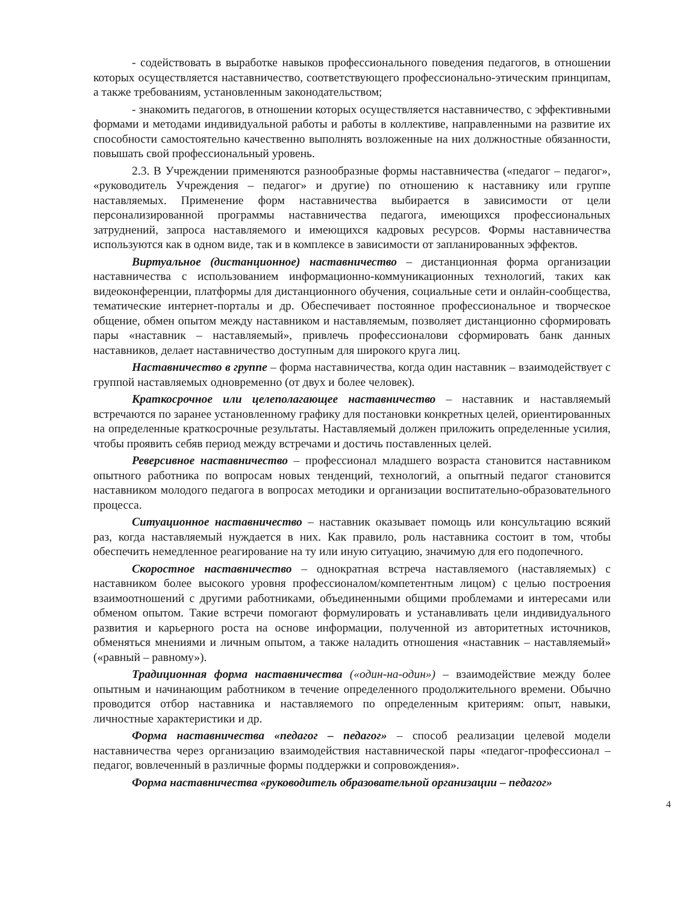- содействовать в выработке навыков профессионального поведения педагогов, в отношении которых осуществляется наставничество, соответствующего профессионально-этическим принципам, а также требованиям, установленным законодательством;
- знакомить педагогов, в отношении которых осуществляется наставничество, с эффективными формами и методами индивидуальной работы и работы в коллективе, направленными на развитие их способности самостоятельно качественно выполнять возложенные на них должностные обязанности, повышать свой профессиональный уровень.
2.3. В Учреждении применяются разнообразные формы наставничества («педагог – педагог», «руководитель Учреждения – педагог» и другие) по отношению к наставнику или группе наставляемых. Применение форм наставничества выбирается в зависимости от цели персонализированной программы наставничества педагога, имеющихся профессиональных затруднений, запроса наставляемого и имеющихся кадровых ресурсов. Формы наставничества используются как в одном виде, так и в комплексе в зависимости от запланированных эффектов.
Виртуальное (дистанционное) наставничество – дистанционная форма организации наставничества с использованием информационно-коммуникационных технологий, таких как видеоконференции, платформы для дистанционного обучения, социальные сети и онлайн-сообщества, тематические интернет-порталы и др. Обеспечивает постоянное профессиональное и творческое общение, обмен опытом между наставником и наставляемым, позволяет дистанционно сформировать пары «наставник – наставляемый», привлечь профессионалови сформировать банк данных наставников, делает наставничество доступным для широкого круга лиц.
Наставничество в группе – форма наставничества, когда один наставник – взаимодействует с группой наставляемых одновременно (от двух и более человек).
Краткосрочное или целеполагающее наставничество – наставник и наставляемый встречаются по заранее установленному графику для постановки конкретных целей, ориентированных на определенные краткосрочные результаты. Наставляемый должен приложить определенные усилия, чтобы проявить себяв период между встречами и достичь поставленных целей.
Реверсивное наставничество – профессионал младшего возраста становится наставником опытного работника по вопросам новых тенденций, технологий, а опытный педагог становится наставником молодого педагога в вопросах методики и организации воспитательно-образовательного процесса.
Ситуационное наставничество – наставник оказывает помощь или консультацию всякий раз, когда наставляемый нуждается в них. Как правило, роль наставника состоит в том, чтобы обеспечить немедленное реагирование на ту или иную ситуацию, значимую для его подопечного.
Скоростное наставничество – однократная встреча наставляемого (наставляемых) с наставником более высокого уровня профессионалом/компетентным лицом) с целью построения взаимоотношений с другими работниками, объединенными общими проблемами и интересами или обменом опытом. Такие встречи помогают формулировать и устанавливать цели индивидуального развития и карьерного роста на основе информации, полученной из авторитетных источников, обменяться мнениями и личным опытом, а также наладить отношения «наставник – наставляемый» («равный – равному»).
Традиционная форма наставничества («один-на-один») – взаимодействие между более опытным и начинающим работником в течение определенного продолжительного времени. Обычно проводится отбор наставника и наставляемого по определенным критериям: опыт, навыки, личностные характеристики и др.
Форма наставничества «педагог – педагог» – способ реализации целевой модели наставничества через организацию взаимодействия наставнической пары «педагог-профессионал – педагог, вовлеченный в различные формы поддержки и сопровождения».
Форма наставничества «руководитель образовательной организации – педагог»
4